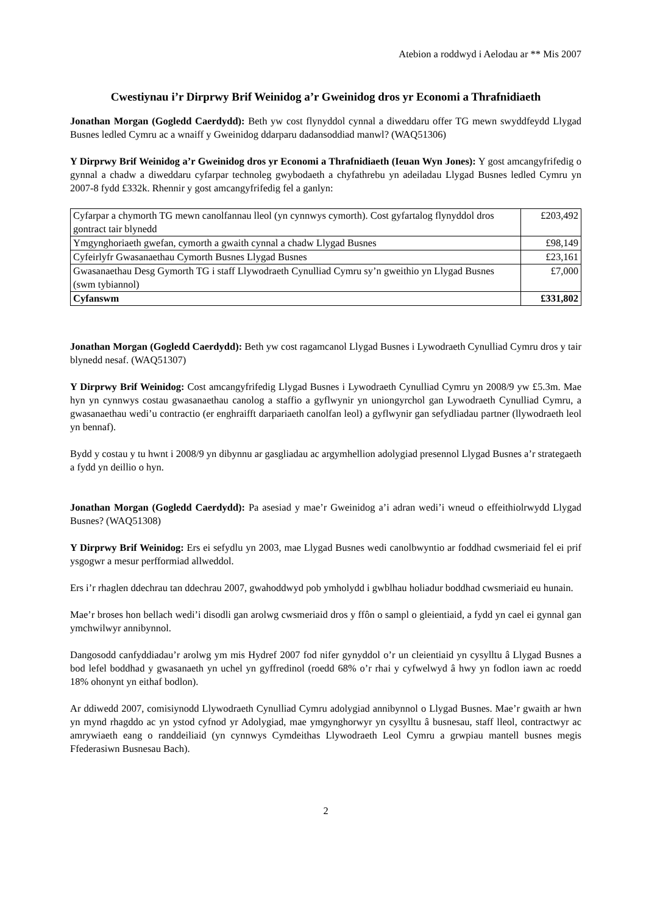Atebion a roddwyd i Aelodau ar ** Mis 2007
Cwestiynau i’r Dirprwy Brif Weinidog a’r Gweinidog dros yr Economi a Thrafnidiaeth
Jonathan Morgan (Gogledd Caerdydd): Beth yw cost flynyddol cynnal a diweddaru offer TG mewn swyddfeydd Llygad Busnes ledled Cymru ac a wnaiff y Gweinidog ddarparu dadansoddiad manwl? (WAQ51306)
Y Dirprwy Brif Weinidog a’r Gweinidog dros yr Economi a Thrafnidiaeth (Ieuan Wyn Jones): Y gost amcangyfrifedig o gynnal a chadw a diweddaru cyfarpar technoleg gwybodaeth a chyfathrebu yn adeiladau Llygad Busnes ledled Cymru yn 2007-8 fydd £332k. Rhennir y gost amcangyfrifedig fel a ganlyn:
| Cyfarpar a chymorth TG mewn canolfannau lleol (yn cynnwys cymorth). Cost gyfartalog flynyddol dros gontract tair blynedd | £203,492 |
| Ymgynghoriaeth gwefan, cymorth a gwaith cynnal a chadw Llygad Busnes | £98,149 |
| Cyfeirlyfr Gwasanaethau Cymorth Busnes Llygad Busnes | £23,161 |
| Gwasanaethau Desg Gymorth TG i staff Llywodraeth Cynulliad Cymru sy’n gweithio yn Llygad Busnes (swm tybiannol) | £7,000 |
| Cyfanswm | £331,802 |
Jonathan Morgan (Gogledd Caerdydd): Beth yw cost ragamcanol Llygad Busnes i Lywodraeth Cynulliad Cymru dros y tair blynedd nesaf. (WAQ51307)
Y Dirprwy Brif Weinidog: Cost amcangyfrifedig Llygad Busnes i Lywodraeth Cynulliad Cymru yn 2008/9 yw £5.3m. Mae hyn yn cynnwys costau gwasanaethau canolog a staffio a gyflwynir yn uniongyrchol gan Lywodraeth Cynulliad Cymru, a gwasanaethau wedi’u contractio (er enghraifft darpariaeth canolfan leol) a gyflwynir gan sefydliadau partner (llywodraeth leol yn bennaf).
Bydd y costau y tu hwnt i 2008/9 yn dibynnu ar gasgliadau ac argymhellion adolygiad presennol Llygad Busnes a’r strategaeth a fydd yn deillio o hyn.
Jonathan Morgan (Gogledd Caerdydd): Pa asesiad y mae’r Gweinidog a’i adran wedi’i wneud o effeithiolrwydd Llygad Busnes? (WAQ51308)
Y Dirprwy Brif Weinidog: Ers ei sefydlu yn 2003, mae Llygad Busnes wedi canolbwyntio ar foddhad cwsmeriaid fel ei prif ysgogwr a mesur perfformiad allweddol.
Ers i’r rhaglen ddechrau tan ddechrau 2007, gwahoddwyd pob ymholydd i gwblhau holiadur boddhad cwsmeriaid eu hunain.
Mae’r broses hon bellach wedi’i disodli gan arolwg cwsmeriaid dros y ffôn o sampl o gleientiaid, a fydd yn cael ei gynnal gan ymchwilwyr annibynnol.
Dangosodd canfyddiadau’r arolwg ym mis Hydref 2007 fod nifer gynyddol o’r un cleientiaid yn cysylltu â Llygad Busnes a bod lefel boddhad y gwasanaeth yn uchel yn gyffredinol (roedd 68% o’r rhai y cyfwelwyd â hwy yn fodlon iawn ac roedd 18% ohonynt yn eithaf bodlon).
Ar ddiwedd 2007, comisiynodd Llywodraeth Cynulliad Cymru adolygiad annibynnol o Llygad Busnes. Mae’r gwaith ar hwn yn mynd rhagddo ac yn ystod cyfnod yr Adolygiad, mae ymgynghorwyr yn cysylltu â busnesau, staff lleol, contractwyr ac amrywiaeth eang o randdeiliaid (yn cynnwys Cymdeithas Llywodraeth Leol Cymru a grwpiau mantell busnes megis Ffederasiwn Busnesau Bach).
2